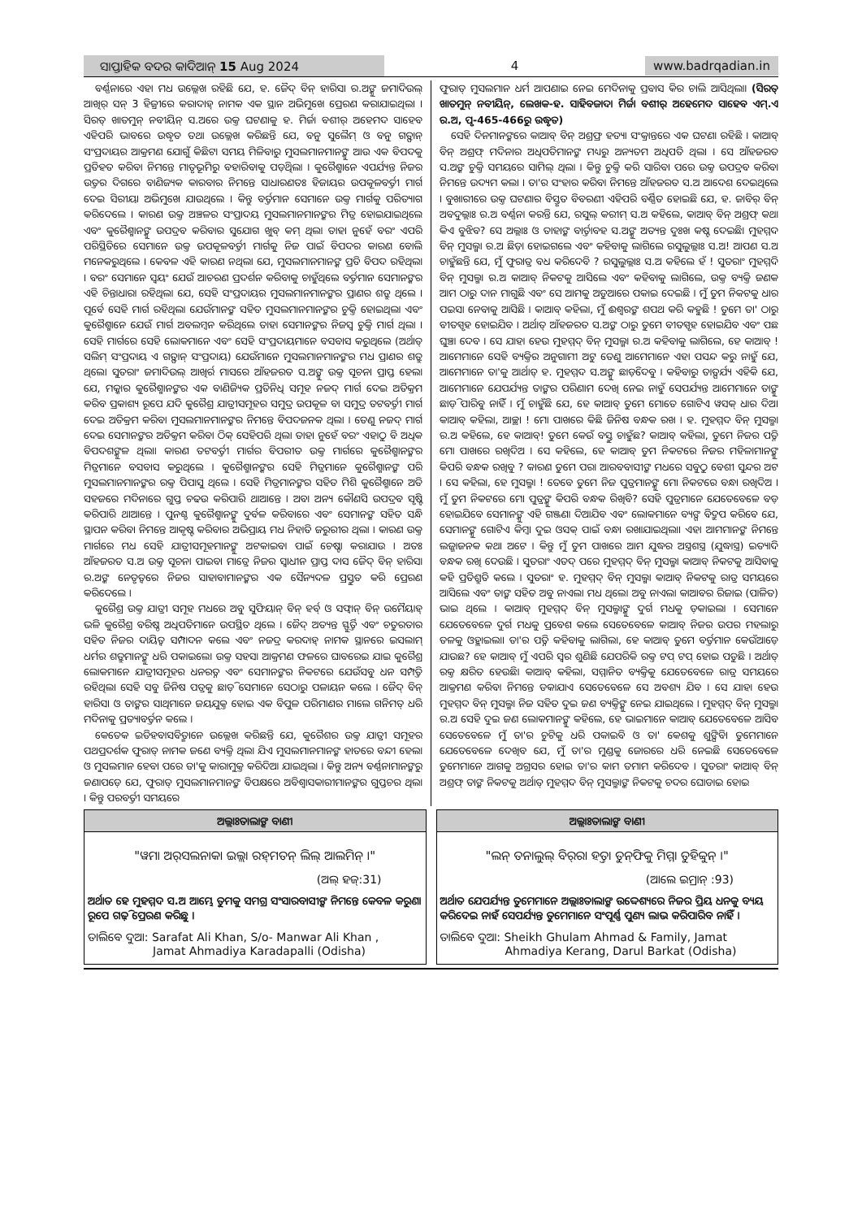ସାପ୍ତାହିକ ବଦର କାଦିଆନ୍ 15 Aug 2024
4
www.badrqadian.in
ବର୍ଣ୍ଣନାରେ ଏହା ମଧ ଉଲ୍ଲେଖ ରହିଛି ଯେ, ହ. ଜୈଦ୍ ବିନ୍ ହାରିସା ର.ଅଙ୍କୁ ଜମାଦିଉଲ୍ ଆଖିର୍ ସନ୍ 3 ହିଜ୍ରୀରେ କରାଦାହ୍ ନାମକ ଏକ ସ୍ଥାନ ଅଭିମୁଖେ ପ୍ରେରଣ କରାଯାଇଥିଲା । ସିରତ୍ ଖାତମୁନ୍ ନବୀୟିନ୍ ସ.ଅରେ ଉକ୍ତ ଘଟଣାକୁ ହ. ମିର୍ଜା ବଶୀର୍ ଅହେମଦ ସାହେବ ଏହିପରି ଭାବରେ ଉଦ୍ଧୃତ ତଥା ଉଲ୍ଲେଖ କରିଛନ୍ତି ଯେ, ବନୁ ସୁଲୈମ୍ ଓ ବନୁ ଗତ୍ଫାନ୍ ସଂପ୍ରଦାୟର ଆକ୍ରମଣ ଯୋଗୁଁ କିଛିଟା ସମୟ ମିଳିବାରୁ ମୁସଲମାନମାନଙ୍କୁ ଆଉ ଏକ ବିପଦକୁ ପ୍ରତିହତ କରିବା ନିମନ୍ତେ ମାତୃଭୂମିରୁ ବହାରିବାକୁ ପଡ଼ିଥିଲା । କୁରୈଶ୍ମାନେ ଏପର୍ଯ୍ୟନ୍ତ ନିଜର ଉତ୍ତର ଦିଗରେ ବାଣିଜ୍ୟକ କାରବାର ନିମନ୍ତେ ସାଧାରଣତଃ ହିଜାୟର ଉପକୂଳବର୍ତ୍ତୀ ମାର୍ଗ ଦେଇ ସିରୀୟା ଅଭିମୁଖେ ଯାଉଥିଲେ । କିନ୍ତୁ ବର୍ତ୍ତମାନ ସେମାନେ ଉକ୍ତ ମାର୍ଗକୁ ପରିତ୍ୟାଗ କରିଦେଲେ । କାରଣ ଉକ୍ତ ଅଞ୍ଚଳର ସଂପ୍ରାଦୟ ମୁସଲମାନମାନଙ୍କର ମିତ୍ର ହୋଇଯାଇଥିଲେ ଏବଂ କୁରୈଶ୍ମାନଙ୍କୁ ଉପଦ୍ରବ କରିବାର ସୁଯୋଗ ଖୁବ୍ କମ୍ ଥିଲା ତାହା ନୁହେଁ ବରଂ ଏପରି ପରିସ୍ଥିତିରେ ସେମାନେ ଉକ୍ତ ଉପକୂଳବର୍ତ୍ତୀ ମାର୍ଗକୁ ନିଜ ପାଇଁ ବିପଦର କାରଣ ବୋଲି ମନେକରୁଥିଲେ । କେବଳ ଏହି କାରଣ ନଥିଲା ଯେ, ମୁସଲମାନମାନଙ୍କ ପ୍ରତି ବିପଦ ରହିଥିଲା । ବରଂ ସେମାନେ ସ୍ୱୟଂ ଯେଉଁ ଆଚରଣ ପ୍ରଦର୍ଶନ କରିବାକୁ ଚାହୁଁଥିଲେ ବର୍ତ୍ତମାନ ସେମାନଙ୍କର ଏହି ଚିନ୍ତାଧାରା ରହିଥିଲା ଯେ, ସେହି ସଂପ୍ରଦାୟର ମୁସଲମାନମାନଙ୍କର ପ୍ରାଣର ଶତ୍ରୁ ଥିଲେ । ପୂର୍ବେ ସେହି ମାର୍ଗ ରହିଥିଲା ଯେଉଁମାନଙ୍କ ସହିତ ମୁସଲମାନମାନଙ୍କର ଚୁକ୍ତି ହୋଇଥିଲା ଏବଂ କୁରୈଶ୍ମାନେ ଯେଉଁ ମାର୍ଗ ଅବଲମ୍ବନ କରିଥିଲେ ତାହା ସେମାନଙ୍କର ନିଜସ୍ୱ ଚୁକ୍ତି ମାର୍ଗ ଥିଲା । ସେହି ମାର୍ଗରେ ସେହି ଲୋକମାନେ ଏବଂ ସେହି ସଂପ୍ରଦାୟମାନେ ବସବାସ କରୁଥିଲେ (ଅର୍ଥାତ୍ ସଲିମ୍ ସଂପ୍ରଦାୟ ଏ ଗତ୍ଫାନ୍ ସଂପ୍ରଦାୟ) ଯେଉଁମାନେ ମୁସଲମାନମାନଙ୍କର ମଧ ପ୍ରାଣର ଶତ୍ରୁ ଥିଲେ। ସୁତରାଂ ଜମାଦିଉଲ୍ ଆଖିର୍ର ମାସରେ ଆଁହଜରତ ସ.ଅଙ୍କୁ ଉକ୍ତ ସୂଚନା ପ୍ରାପ୍ତ ହେଲା ଯେ, ମକ୍କାର କୁରୈଶ୍ମାନଙ୍କର ଏକ ବାଣିଜ୍ୟିକ ପ୍ରତିନିଧି ସମୂହ ନଜଦ୍ ମାର୍ଗ ଦେଇ ଅତିକ୍ରମ କରିବ ପ୍ରକାଶ୍ୟ ରୂପେ ଯଦି କୁରୈଶ୍ର ଯାତ୍ରୀସମୂହର ସମୁଦ୍ର ଉପକୂଳ ବା ସମୁଦ୍ର ତଟବର୍ତ୍ତୀ ମାର୍ଗ ଦେଇ ଅତିକ୍ରମ କରିବା ମୁସଲମାନମାନଙ୍କର ନିମନ୍ତେ ବିପଦଜନକ ଥିଲା । ତେଣୁ ନଜଦ୍ ମାର୍ଗ ଦେଇ ସେମାନଙ୍କର ଅତିକ୍ରମ କରିବା ଠିକ୍ ସେହିପରି ଥିଲା ତାହା ନୁହେଁ ବରଂ ଏହାଠୁ ବି ଅଧିକ ବିପଦଶଙ୍କୁଳ ଥିଲା। କାରଣ ତଟବର୍ତ୍ତୀ ମାର୍ଗର ବିପରୀତ ଉକ୍ତ ମାର୍ଗରେ କୁରୈଶ୍ମାନଙ୍କର ମିତ୍ରମାନେ ବସବାସ କରୁଥିଲେ । କୁରୈଶ୍ମାନଙ୍କର ସେହି ମିତ୍ରମାନେ କୁରୈଶ୍ମାନଙ୍କ ପରି ମୁସଲମାନମାନଙ୍କର ରକ୍ତ ପିପାସୁ ଥିଲେ । ସେହି ମିତ୍ରମାନଙ୍କର ସହିତ ମିଶି କୁରୈଶ୍ମାନେ ଅତି ସହଜରେ ମଦିନାରେ ଗୁପ୍ତ ଚଢଉ କରିପାରି ଥାଆନ୍ତେ । ଅବା ଅନ୍ୟ କୌଣସି ଉପଦ୍ରବ ସୃଷ୍ଟି କରିପାରି ଥାଆନ୍ତେ । ପୁନଶ୍ଚ କୁରୈଶ୍ମାନଙ୍କୁ ଦୁର୍ବଳ କରିବାରେ ଏବଂ ସେମାନଙ୍କ ସହିତ ସନ୍ଧି ସ୍ଥାପନ କରିବା ନିମନ୍ତେ ଆକୃଷ୍ଟ କରିବାର ଅଭିପ୍ରାୟ ମଧ ନିହାତି ଜରୁରୀର ଥିଲା । କାରଣ ଉକ୍ତ ମାର୍ଗରେ ମଧ ସେହି ଯାତ୍ରୀସମୂହମାନଙ୍କୁ ଅଟକାଇବା ପାଇଁ ଚେଷ୍ଟା କରାଯାଉ । ଅତଃ ଆଁହଜରତ ସ.ଅ ଉକ୍ତ ସୂଚନା ପାଇବା ମାତ୍ରେ ନିଜର ସ୍ୱାଧୀନ ପ୍ରାପ୍ତ ଦାସ ଜୈଦ୍ ବିନ୍ ହାରିସା ର.ଅଙ୍କ ନେତୃତ୍ୱରେ ନିଜର ସାହାବାମାନଙ୍କର ଏକ ସୈନ୍ୟଦଳ ପ୍ରସ୍ତୁତ କରି ପ୍ରେରଣ କରିଦେଲେ ।
କୁରୈଶ୍ର ଉକ୍ତ ଯାତ୍ରୀ ସମୂହ ମଧରେ ଅବୁ ସୁଫିୟାନ୍ ବିନ୍ ହର୍ବ୍ ଓ ସଫ୍ୱାନ୍ ବିନ୍ ଉମୈୟାହ୍ ଭଳି କୁରୈଶ୍ର ବରିଷ୍ଠ ଅଧିପତିମାନେ ଉପସ୍ଥିତ ଥିଲେ । ଜୈଦ୍ ଅତ୍ୟନ୍ତ ସ୍ଫୁର୍ତ୍ତି ଏବଂ ଚତୁରତାର ସହିତ ନିଜର ଦାୟିତ୍ୱ ସମ୍ପାଦନ କଲେ ଏବଂ ନଜଦ୍ର କରଦାହ୍ ନାମକ ସ୍ଥାନରେ ଇସଲାମ୍ ଧର୍ମର ଶତ୍ରୁମାନଙ୍କୁ ଧରି ପକାଇଲେ। ଉକ୍ତ ସହସା ଆକ୍ରମଣ ଫଳରେ ଘାବରେଇ ଯାଇ କୁରୈଶ୍ର ଲୋକମାନେ ଯାତ୍ରୀସମୂହର ଧନରତ୍ନ ଏବଂ ସେମାନଙ୍କର ନିକଟରେ ଯେଉଁସବୁ ଧନ ସମ୍ପତ୍ତି ରହିଥିଲା ସେହି ସବୁ ଜିନିଷ ପତ୍ରକୁ ଛାଡ଼ି ସେମାନେ ସେଠାରୁ ପଳାୟନ କଲେ । ଜୈଦ୍ ବିନ୍ ହାରିସା ଓ ତାଙ୍କର ସାଥିମାନେ ଜୟଯୁକ୍ତ ହୋଇ ଏକ ବିପୁଳ ପରିମାଣର ମାଲେ ଗନିମତ୍ ଧରି ମଦିନାକୁ ପ୍ରତ୍ୟାବର୍ତ୍ତନ କଲେ ।
କେତେକ ଇତିହବାସବିତ୍ମାନେ ଉଲ୍ଲେଖ କରିଛନ୍ତି ଯେ, କୁରୈଶର ଉକ୍ତ ଯାତ୍ରୀ ସମୂହର ପଥପ୍ରଦର୍ଶକ ଫୁରାତ୍ ନାମକ ଜଣେ ବ୍ୟକ୍ତି ଥିଲା ଯିଏ ମୁସଲମାନମାନଙ୍କ ହାତରେ ବନ୍ଦୀ ହେଲା ଓ ମୁସଲମାନ ହେବା ପରେ ତା'କୁ କାରାମୁକ୍ତ କରିଦିଆ ଯାଇଥିଲା । କିନ୍ତୁ ଅନ୍ୟ ବର୍ଣ୍ଣନାମାନଙ୍କରୁ ଜଣାପଡ଼େ ଯେ, ଫୁରାତ୍ ମୁସଲମାନମାନଙ୍କ ବିପକ୍ଷରେ ଅବିଶ୍ୱାସକାରୀମାନଙ୍କର ଗୁପ୍ତଚର ଥିଲା । କିନ୍ତୁ ପରବର୍ତ୍ତୀ ସମୟରେ
ଫୁରାତ୍ ମୁସଲମାନ ଧର୍ମ ଆପଣାଇ ନେଇ ମେଦିନାକୁ ପ୍ରବାସ କିର ଚାଲି ଆସିଥିଲା। (ସିରତ୍ ଖାତମୁନ୍ ନବୀୟିନ୍, ଲେଖକ-ହ. ସାହିବଜାଦା ମିର୍ଜା ବଶୀର୍ ଅହେମେଦ ସାହେବ ଏମ୍.ଏ ର.ଅ, ପୃ-465-466ରୁ ଉଦ୍ଧୃତ)
ସେହି ଦିନମାନଙ୍କରେ କାଆବ୍ ବିନ୍ ଅଶ୍ରଫ୍ର ହତ୍ୟା ସଂକ୍ରାନ୍ତରେ ଏକ ଘଟଣା ରହିଛି । କାଆବ୍ ବିନ୍ ଅଶ୍ରଫ୍ ମଦିନାର ଅଧିପତିମାନଙ୍କ ମଧ୍ୟରୁ ଅନ୍ୟତମ ଅଧିପତି ଥିଲା । ସେ ଆଁହଜରତ ସ.ଅଙ୍କ ଚୁକ୍ତି ସମୟରେ ସାମିଲ୍ ଥିଲା । କିନ୍ତୁ ଚୁକ୍ତି କରି ସାରିବା ପରେ ଉକ୍ତ ଉପଦ୍ରବ କରିବା ନିମନ୍ତେ ଉଦ୍ୟମ କଲା । ତା'ର ସଂହାର କରିବା ନିମନ୍ତେ ଆଁହଜରତ ସ.ଅ ଆଦେଶ ଦେଇଥିଲେ । ବୁଖାରୀରେ ଉକ୍ତ ଘଟଣାର ବିସ୍ତୃତ ବିବରଣୀ ଏହିପରି ବର୍ଣ୍ଣିତ ହୋଇଛି ଯେ, ହ. ଜାବିର୍ ବିନ୍ ଅବଦୁଲ୍ଲାଃ ର.ଅ ବର୍ଣ୍ଣନା କରନ୍ତି ଯେ, ରସୁଲ୍ କରୀମ୍ ସ.ଅ କହିଲେ, କାଆବ୍ ବିନ୍ ଅଶ୍ରଫ୍ କଥା କିଏ ବୁଝିବ? ସେ ଅଲ୍ଲାଃ ଓ ତାହାଙ୍କ ବାର୍ତ୍ତାବହ ସ.ଅଙ୍କୁ ଅତ୍ୟନ୍ତ ଦୁଃଖ କଷ୍ଟ ଦେଇଛି। ମୁହମ୍ମଦ ବିନ୍ ମୁସଲ୍ମା ର.ଅ ଛିଡ଼ା ହୋଇଗଲେ ଏବଂ କହିବାକୁ ଲାଗିଲେ ରସୁଲୁଲ୍ଲାଃ ସ.ଅ! ଆପଣ ସ.ଅ ଚାହୁଁଛନ୍ତି ଯେ, ମୁଁ ଫୁରାତ୍ର ବଧ କରିଦେବି ? ରସୁଲୁଲ୍ଲାଃ ସ.ଅ କହିଲେ ହଁ ! ସୁତରାଂ ମୁହମ୍ମଦି ବିନ୍ ମୁସଲ୍ମା ର.ଅ କାଆବ୍ ନିକଟକୁ ଆସିଲେ ଏବଂ କହିବାକୁ ଲାଗିଲେ, ଉକ୍ତ ବ୍ୟକ୍ତି ଜଣକ ଆମ ଠାରୁ ଦାନ ମାଗୁଛି ଏବଂ ସେ ଆମକୁ ଅଡୁଆରେ ପକାଇ ଦେଇଛି । ମୁଁ ତୁମ ନିକଟକୁ ଧାର ପଇସା ନେବାକୁ ଆସିଛି । କାଆବ୍ କହିଲା, ମୁଁ ଈଶ୍ୱରଙ୍କ ଶପଥ କରି କହୁଛି ! ତୁମେ ତା' ଠାରୁ ବୀତସ୍ପୃହ ହୋଇଯିବ । ଅର୍ଥାତ୍ ଆଁହଜରତ ସ.ଅଙ୍କ ଠାରୁ ତୁମେ ବୀତସ୍ପୃହ ହୋଇଯିବ ଏବଂ ପଛ ଘୁଞ୍ଚା ଦେବ । ସେ ଯାହା ହେଉ ମୁହମ୍ମଦ୍ ବିନ୍ ମୁସଲ୍ମା ର.ଅ କହିବାକୁ ଲାଗିଲେ, ହେ କାଆବ୍ ! ଆମେମାନେ ସେହି ବ୍ୟକ୍ତିର ଅନୁଗାମୀ ଅଟୁ ତେଣୁ ଆମେମାନେ ଏହା ପସନ୍ଦ କରୁ ନାହୁଁ ଯେ, ଆମେମାନେ ତା'କୁ ଆର୍ଥାତ୍ ହ. ମୁହମ୍ମଦ ସ.ଅଙ୍କୁ ଛାଡ଼ିଦେବୁ । କହିବାରୁ ତାତ୍ପର୍ଯ୍ୟ ଏହିକି ଯେ, ଆମେମାନେ ଯେପର୍ଯ୍ୟନ୍ତ ତାଙ୍କର ପରିଣାମ ଦେଖି ନେଇ ନାହୁଁ ସେପର୍ଯ୍ୟନ୍ତ ଆମେମାନେ ତାଙ୍କୁ ଛାଡ଼ି ପାରିବୁ ନାହିଁ । ମୁଁ ଚାହୁଁଛି ଯେ, ହେ କାଆବ୍ ତୁମେ ମୋତେ ଗୋଟିଏ ୱସକ୍ ଧାର ଦିଅ। କାଆବ୍ କହିଲା, ଆଚ୍ଛା ! ମୋ ପାଖରେ କିଛି ଜିନିଷ ବନ୍ଧକ ରଖ । ହ. ମୁହମ୍ମଦ ବିନ୍ ମୁସଲ୍ମା ର.ଅ କହିଲେ, ହେ କାଆବ୍! ତୁମେ କେଉଁ ବସ୍ତୁ ଚାହୁଁଛ? କାଆବ୍ କହିଲା, ତୁମେ ନିଜର ପତ୍ନି ମୋ ପାଖରେ ରଖିଦିଅ । ସେ କହିଲେ, ହେ କାଆବ୍ ତୁମ ନିକଟରେ ନିଜର ମହିଳାମାନଙ୍କୁ କିପରି ବନ୍ଧକ ରଖିବୁ ? କାରଣ ତୁମେ ପରା ଆରବବାସୀଙ୍କ ମଧରେ ସବୁଠୁ ବେଶୀ ସୁନ୍ଦର ଅଟ । ସେ କହିଲା, ହେ ମୁସଲ୍ମା ! ତେବେ ତୁମେ ନିଜ ପୁତ୍ରମାନଙ୍କୁ ମୋ ନିକଟରେ ବନ୍ଧା ରଖିଦିଅ । ମୁଁ ତୁମ ନିକଟରେ ମୋ ପୁତ୍ରଙ୍କୁ କିପରି ବନ୍ଧକ ରିଖିବି? ସେହି ପୁତ୍ରମାନେ ଯେତେବେଳେ ବଡ଼ ହୋଇଯିବେ ସେମାନଙ୍କୁ ଏହି ଗଞ୍ଜଣା ଦିଆଯିବ ଏବଂ ଲୋକମାନେ ବ୍ୟଙ୍ଗ ବିଦ୍ରୁପ କରିବେ ଯେ, ସେମାନଙ୍କୁ ଗୋଟିଏ କିମ୍ବା ଦୁଇ ଓସକ୍ ପାଇଁ ବନ୍ଧା ରଖାଯାଇଥିଲା। ଏହା ଆମମାନଙ୍କ ନିମନ୍ତେ ଲଜ୍ଜାଜନକ କଥା ଅଟେ । କିନ୍ତୁ ମୁଁ ତୁମ ପାଖରେ ଆମ ଯୁଦ୍ଧର ଅସ୍ତ୍ରଶସ୍ତ୍ର (ଯୁଦ୍ଧାସ୍ତ୍ର) ଇତ୍ୟାଦି ବନ୍ଧକ ରଖି ଦେଉଛି । ସୁତରାଂ ଏତଦ୍ ପରେ ମୁହମ୍ମଦ୍ ବିନ୍ ମୁସଲ୍ମା କାଆବ୍ ନିକଟକୁ ଆସିବାକୁ କହି ପ୍ରତିଶ୍ରୁତି କଲେ । ସୁତରାଂ ହ. ମୁହମ୍ମଦ୍ ବିନ୍ ମୁସଲ୍ମା କାଆବ୍ ନିକଟକୁ ରାତ୍ର ସମୟରେ ଆସିଲେ ଏବଂ ତାଙ୍କ ସହିତ ଅବୁ ନାଏଲା ମଧ ଥିଲେ। ଅବୁ ନାଏଲା କାଆବର ରିଜାଇ (ପାଳିତ) ଭାଇ ଥିଲେ । କାଆବ୍ ମୁହମ୍ମଦ୍ ବିନ୍ ମୁସଲ୍ମାଙ୍କୁ ଦୁର୍ଗ ମଧକୁ ଡ଼କାଇଲା । ସେମାନେ ଯେତେବେଳେ ଦୁର୍ଗ ମଧକୁ ପ୍ରବେଶ କଲେ ସେତେବେଳେ କାଆବ୍ ନିଜର ଉପର ମହଲାରୁ ତଳକୁ ଓହ୍ଲାଇଲା। ତା'ର ପତ୍ନି କହିବାକୁ ଲାଗିଲା, ହେ କାଆବ୍ ତୁମେ ବର୍ତ୍ତମାନ କେଉଁଆଡ଼େ ଯାଉଛ? ହେ କାଆବ୍ ମୁଁ ଏପରି ସ୍ୱର ଶୁଣିଛି ଯେପରିକି ରକ୍ତ ଟପ୍ ଟପ୍ ହୋଇ ପଡୁଛି । ଅର୍ଥାତ୍ ରକ୍ତ କ୍ଷରିତ ହେଉଛି। କାଆବ୍ କହିଲା, ସମ୍ମାନିତ ବ୍ୟକ୍ତିକୁ ଯେତେବେଳେ ରାତ୍ର ସମୟରେ ଆକ୍ରମଣ କରିବା ନିମନ୍ତେ ଡକାଯାଏ ସେତେବେଳେ ସେ ଅବଶ୍ୟ ଯିବ । ସେ ଯାହା ହେଉ ମୁହମ୍ମଦ ବିନ୍ ମୁସଲ୍ମା ନିଜ ସହିତ ଦୁଇ ଜଣ ବ୍ୟକ୍ତିଙ୍କୁ ନେଇ ଯାଇଥିଲେ । ମୁହମ୍ମଦ୍ ବିନ୍ ମୁସଲ୍ମା ର.ଅ ସେହି ଦୁଇ ଜଣ ଲୋକମାନଙ୍କୁ କହିଲେ, ହେ ଭାଇମାନେ କାଆବ୍ ଯେତେବେଳେ ଆସିବ ସେତେବେଳେ ମୁଁ ତା'ର ଚୁଟିକୁ ଧରି ପକାଇବି ଓ ତା' କେଶକୁ ଶୁଙ୍ଘିବି। ତୁମେମାନେ ଯେତେବେଳେ ଦେଖିବ ଯେ, ମୁଁ ତା'ର ମୁଣ୍ଡକୁ ଜୋରରେ ଧରି ନେଇଛି ସେତେବେଳେ ତୁମେମାନେ ଆଗକୁ ଅଗ୍ରସର ହୋଇ ତା'ର କାମ ତମାମ କରିଦେବ । ସୁତରାଂ କାଆବ୍ ବିନ୍ ଅଶ୍ରଫ୍ ତାଙ୍କ ନିକଟକୁ ଅର୍ଥାତ୍ ମୁହମ୍ମଦ ବିନ୍ ମୁସଲ୍ମାଙ୍କ ନିକଟକୁ ଚଦର ଘୋଡାଇ ହୋଇ
ଅଲ୍ଲାଃତାଲାଙ୍କ ବାଣୀ
"ୱମା ଅର୍‌ସଲନାକା ଇଲ୍ଲା ରହ୍‌ମତନ୍ ଲିଲ୍ ଆଲମିନ୍ ।"
(ଅଲ୍ ହଜ୍:31)
ଅର୍ଥାତ ହେ ମୁହମ୍ମଦ ସ.ଅ ଆମ୍ଭେ ତୁମକୁ ସମଗ୍ର ସଂସାରବାସୀଙ୍କ ନିମନ୍ତେ କେବଳ କରୁଣା ରୂପେ ଗଢ଼ି ପ୍ରେରଣ କରିଛୁ ।
ତାଲିବେ ଦୁଆ: Sarafat Ali Khan, S/o- Manwar Ali Khan ,
Jamat Ahmadiya Karadapalli (Odisha)
ଅଲ୍ଲାଃତାଲାଙ୍କ ବାଣୀ
"ଲନ୍ ତନାଲୁଲ୍ ବିର୍‌ରା ହତ୍ତା ତୁନ୍‌ଫିକୁ ମିମ୍ମା ତୁହିବ୍ବୁନ୍ ।"
(ଆଲେ ଇମ୍ରାନ୍ :93)
ଅର୍ଥାତ ଯେପର୍ଯ୍ୟନ୍ତ ତୁମେମାନେ ଅଲ୍ଲାଃତାଲାଙ୍କ ଉଦ୍ଦେଶ୍ୟରେ ନିଜର ପ୍ରିୟ ଧନକୁ ବ୍ୟୟ କରିଦେଇ ନାହଁ ସେପର୍ଯ୍ୟନ୍ତ ତୁମେମାନେ ସଂପୂର୍ଣ୍ଣ ପୁଣ୍ୟ ଲାଭ କରିପାରିବ ନାହିଁ ।
ତାଲିବେ ଦୁଆ: Sheikh Ghulam Ahmad & Family, Jamat
Ahmadiya Kerang, Darul Barkat (Odisha)